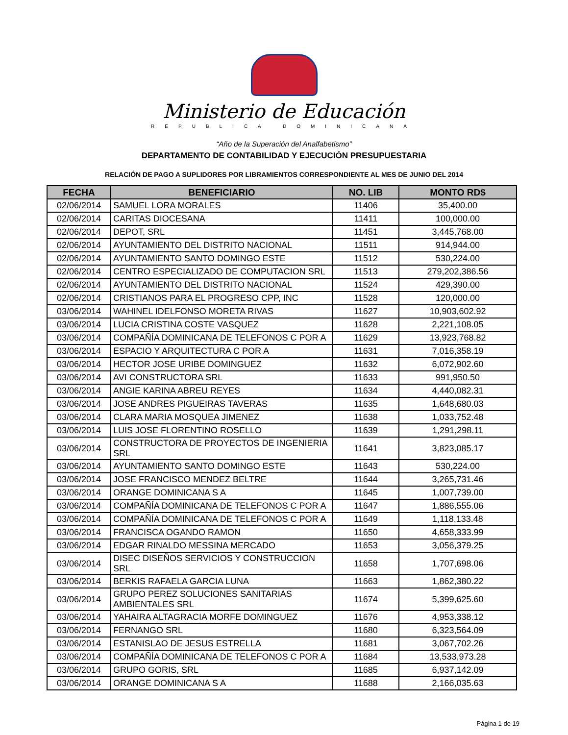Ministerio de Educación
REPUBLICA DOMINICANA
“Año de la Superación del Analfabetismo”
DEPARTAMENTO DE CONTABILIDAD Y EJECUCIÓN PRESUPUESTARIA
RELACIÓN DE PAGO A SUPLIDORES POR LIBRAMIENTOS CORRESPONDIENTE AL MES DE JUNIO DEL 2014
| FECHA | BENEFICIARIO | NO. LIB | MONTO RD$ |
| --- | --- | --- | --- |
| 02/06/2014 | SAMUEL LORA MORALES | 11406 | 35,400.00 |
| 02/06/2014 | CARITAS DIOCESANA | 11411 | 100,000.00 |
| 02/06/2014 | DEPOT, SRL | 11451 | 3,445,768.00 |
| 02/06/2014 | AYUNTAMIENTO DEL DISTRITO NACIONAL | 11511 | 914,944.00 |
| 02/06/2014 | AYUNTAMIENTO SANTO DOMINGO ESTE | 11512 | 530,224.00 |
| 02/06/2014 | CENTRO ESPECIALIZADO DE COMPUTACION SRL | 11513 | 279,202,386.56 |
| 02/06/2014 | AYUNTAMIENTO DEL DISTRITO NACIONAL | 11524 | 429,390.00 |
| 02/06/2014 | CRISTIANOS PARA EL PROGRESO CPP, INC | 11528 | 120,000.00 |
| 03/06/2014 | WAHINEL IDELFONSO MORETA RIVAS | 11627 | 10,903,602.92 |
| 03/06/2014 | LUCIA CRISTINA COSTE VASQUEZ | 11628 | 2,221,108.05 |
| 03/06/2014 | COMPAÑÍA DOMINICANA DE TELEFONOS C POR A | 11629 | 13,923,768.82 |
| 03/06/2014 | ESPACIO Y ARQUITECTURA C POR A | 11631 | 7,016,358.19 |
| 03/06/2014 | HECTOR JOSE URIBE DOMINGUEZ | 11632 | 6,072,902.60 |
| 03/06/2014 | AVI CONSTRUCTORA SRL | 11633 | 991,950.50 |
| 03/06/2014 | ANGIE KARINA ABREU REYES | 11634 | 4,440,082.31 |
| 03/06/2014 | JOSE ANDRES PIGUEIRAS TAVERAS | 11635 | 1,648,680.03 |
| 03/06/2014 | CLARA MARIA MOSQUEA JIMENEZ | 11638 | 1,033,752.48 |
| 03/06/2014 | LUIS JOSE FLORENTINO ROSELLO | 11639 | 1,291,298.11 |
| 03/06/2014 | CONSTRUCTORA DE PROYECTOS DE INGENIERIA SRL | 11641 | 3,823,085.17 |
| 03/06/2014 | AYUNTAMIENTO SANTO DOMINGO ESTE | 11643 | 530,224.00 |
| 03/06/2014 | JOSE FRANCISCO MENDEZ BELTRE | 11644 | 3,265,731.46 |
| 03/06/2014 | ORANGE DOMINICANA S A | 11645 | 1,007,739.00 |
| 03/06/2014 | COMPAÑÍA DOMINICANA DE TELEFONOS C POR A | 11647 | 1,886,555.06 |
| 03/06/2014 | COMPAÑÍA DOMINICANA DE TELEFONOS C POR A | 11649 | 1,118,133.48 |
| 03/06/2014 | FRANCISCA OGANDO RAMON | 11650 | 4,658,333.99 |
| 03/06/2014 | EDGAR RINALDO MESSINA MERCADO | 11653 | 3,056,379.25 |
| 03/06/2014 | DISEC DISEÑOS SERVICIOS Y CONSTRUCCION SRL | 11658 | 1,707,698.06 |
| 03/06/2014 | BERKIS RAFAELA GARCIA LUNA | 11663 | 1,862,380.22 |
| 03/06/2014 | GRUPO PEREZ SOLUCIONES SANITARIAS AMBIENTALES SRL | 11674 | 5,399,625.60 |
| 03/06/2014 | YAHAIRA ALTAGRACIA MORFE DOMINGUEZ | 11676 | 4,953,338.12 |
| 03/06/2014 | FERNANGO SRL | 11680 | 6,323,564.09 |
| 03/06/2014 | ESTANISLAO DE JESUS ESTRELLA | 11681 | 3,067,702.26 |
| 03/06/2014 | COMPAÑÍA DOMINICANA DE TELEFONOS C POR A | 11684 | 13,533,973.28 |
| 03/06/2014 | GRUPO GORIS, SRL | 11685 | 6,937,142.09 |
| 03/06/2014 | ORANGE DOMINICANA S A | 11688 | 2,166,035.63 |
Página 1 de 19